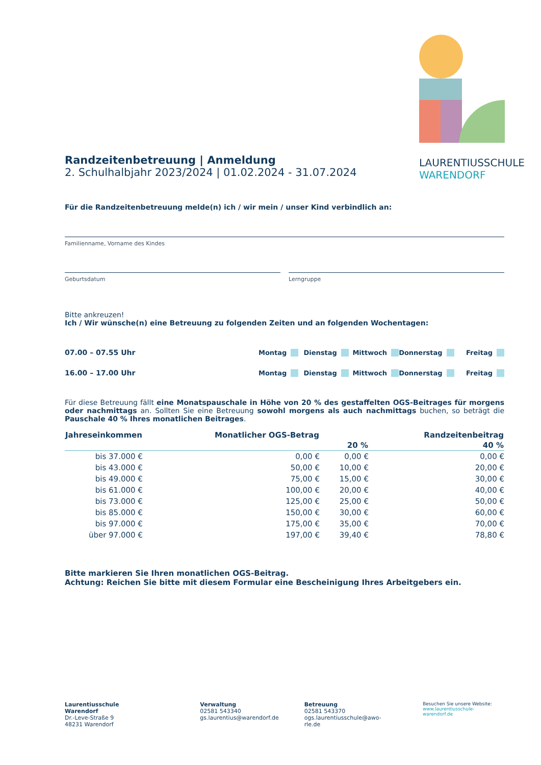LAURENTIUSSCHULE
WARENDORF
Randzeitenbetreuung | Anmeldung
2. Schulhalbjahr 2023/2024 | 01.02.2024 - 31.07.2024
Für die Randzeitenbetreuung melde(n) ich / wir mein / unser Kind verbindlich an:
Familienname, Vorname des Kindes
Geburtsdatum Lerngruppe
Bitte ankreuzen!
Ich / Wir wünsche(n) eine Betreuung zu folgenden Zeiten und an folgenden Wochentagen:
07.00 – 07.55 Uhr Montag Dienstag Mittwoch Donnerstag Freitag
16.00 – 17.00 Uhr Montag Dienstag Mittwoch Donnerstag Freitag
Für diese Betreuung fällt eine Monatspauschale in Höhe von 20 % des gestaffelten OGS-Beitrages für morgens oder nachmittags an. Sollten Sie eine Betreuung sowohl morgens als auch nachmittags buchen, so beträgt die Pauschale 40 % Ihres monatlichen Beitrages.
| Jahreseinkommen | Monatlicher OGS-Betrag | | Randzeitenbeitrag |
| --- | --- | --- | --- |
| | | 20 % | 40 % |
| bis 37.000 € | 0,00 € | 0,00 € | 0,00 € |
| bis 43.000 € | 50,00 € | 10,00 € | 20,00 € |
| bis 49.000 € | 75,00 € | 15,00 € | 30,00 € |
| bis 61.000 € | 100,00 € | 20,00 € | 40,00 € |
| bis 73.000 € | 125,00 € | 25,00 € | 50,00 € |
| bis 85.000 € | 150,00 € | 30,00 € | 60,00 € |
| bis 97.000 € | 175,00 € | 35,00 € | 70,00 € |
| über 97.000 € | 197,00 € | 39,40 € | 78,80 € |
Bitte markieren Sie Ihren monatlichen OGS-Beitrag.
Achtung: Reichen Sie bitte mit diesem Formular eine Bescheinigung Ihres Arbeitgebers ein.
Laurentiusschule Warendorf
Dr.-Leve-Straße 9
48231 Warendorf
Verwaltung
02581 543340
gs.laurentius@warendorf.de
Betreuung
02581 543370
ogs.laurentiusschule@awo-rle.de
Besuchen Sie unsere Website:
www.laurentiusschule-warendorf.de